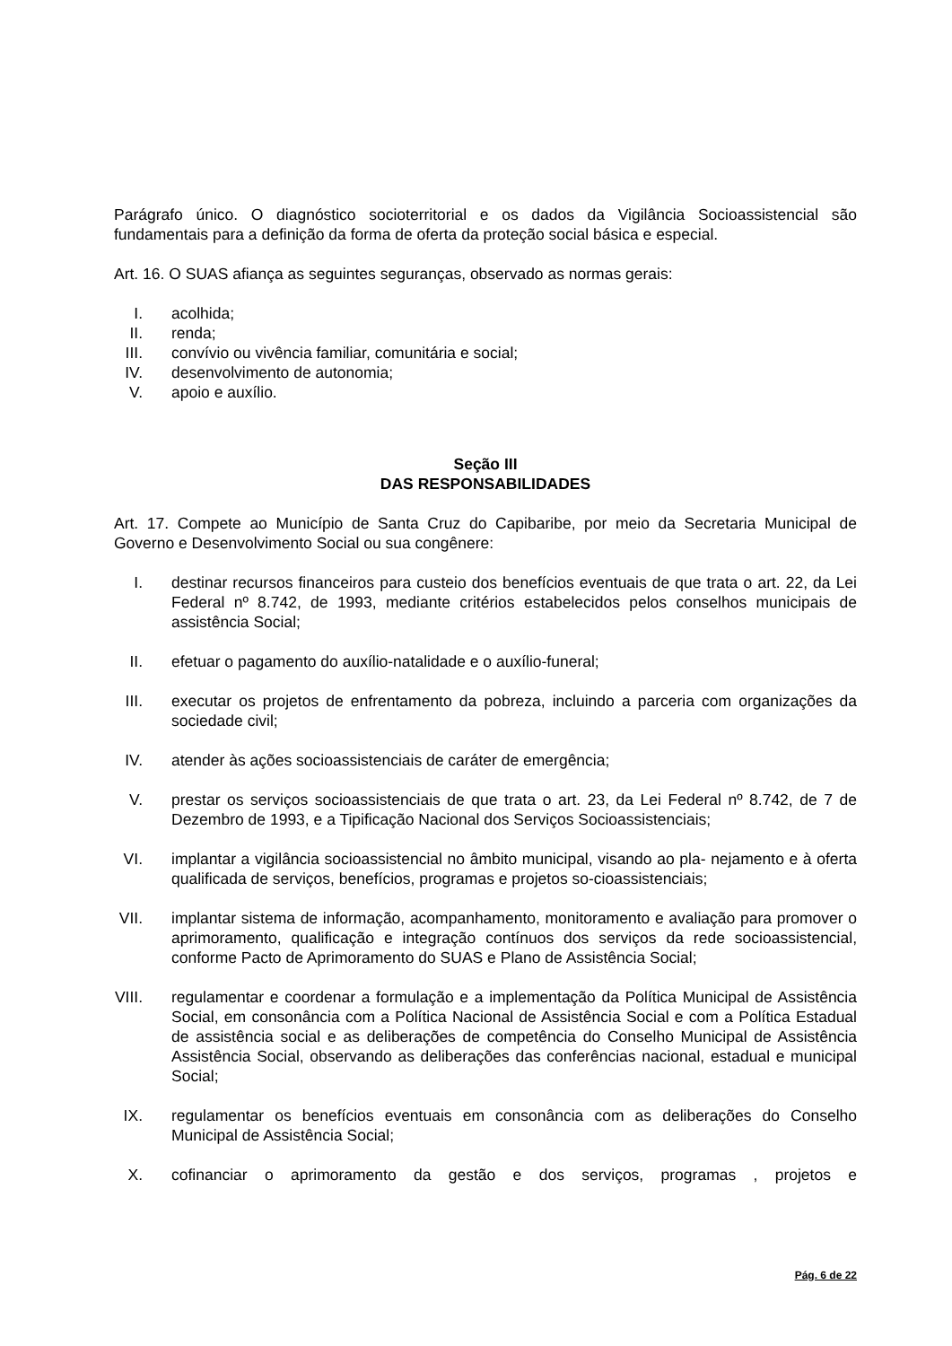Parágrafo único. O diagnóstico socioterritorial e os dados da Vigilância Socioassistencial são fundamentais para a definição da forma de oferta da proteção social básica e especial.
Art. 16. O SUAS afiança as seguintes seguranças, observado as normas gerais:
I. acolhida;
II. renda;
III. convívio ou vivência familiar, comunitária e social;
IV. desenvolvimento de autonomia;
V. apoio e auxílio.
Seção III
DAS RESPONSABILIDADES
Art. 17. Compete ao Município de Santa Cruz do Capibaribe, por meio da Secretaria Municipal de Governo e Desenvolvimento Social ou sua congênere:
I. destinar recursos financeiros para custeio dos benefícios eventuais de que trata o art. 22, da Lei Federal nº 8.742, de 1993, mediante critérios estabelecidos pelos conselhos municipais de assistência Social;
II. efetuar o pagamento do auxílio-natalidade e o auxílio-funeral;
III. executar os projetos de enfrentamento da pobreza, incluindo a parceria com organizações da sociedade civil;
IV. atender às ações socioassistenciais de caráter de emergência;
V. prestar os serviços socioassistenciais de que trata o art. 23, da Lei Federal nº 8.742, de 7 de Dezembro de 1993, e a Tipificação Nacional dos Serviços Socioassistenciais;
VI. implantar a vigilância socioassistencial no âmbito municipal, visando ao pla- nejamento e à oferta qualificada de serviços, benefícios, programas e projetos so-cioassistenciais;
VII. implantar sistema de informação, acompanhamento, monitoramento e avaliação para promover o aprimoramento, qualificação e integração contínuos dos serviços da rede socioassistencial, conforme Pacto de Aprimoramento do SUAS e Plano de Assistência Social;
VIII. regulamentar e coordenar a formulação e a implementação da Política Municipal de Assistência Social, em consonância com a Política Nacional de Assistência Social e com a Política Estadual de assistência social e as deliberações de competência do Conselho Municipal de Assistência Assistência Social, observando as deliberações das conferências nacional, estadual e municipal Social;
IX. regulamentar os benefícios eventuais em consonância com as deliberações do Conselho Municipal de Assistência Social;
X. cofinanciar o aprimoramento da gestão e dos serviços, programas , projetos e
Pág. 6 de 22